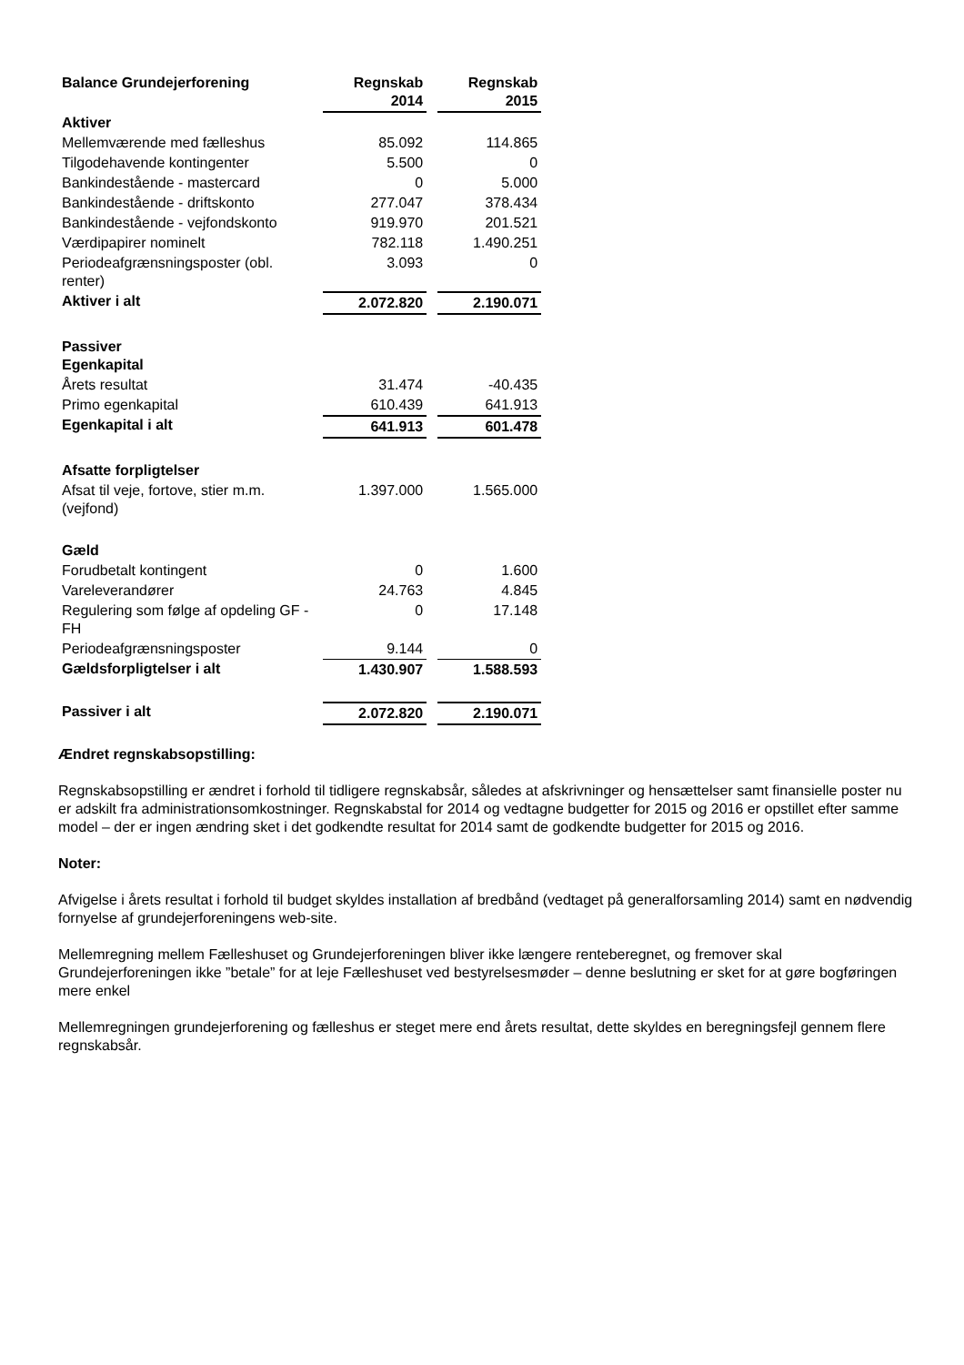| Balance Grundejerforening | Regnskab 2014 | Regnskab 2015 |
| --- | --- | --- |
| Aktiver | | |
| Mellemværende med fælleshus | 85.092 | 114.865 |
| Tilgodehavende kontingenter | 5.500 | 0 |
| Bankindestående - mastercard | 0 | 5.000 |
| Bankindestående - driftskonto | 277.047 | 378.434 |
| Bankindestående - vejfondskonto | 919.970 | 201.521 |
| Værdipapirer nominelt | 782.118 | 1.490.251 |
| Periodeafgrænsningsposter (obl. renter) | 3.093 | 0 |
| Aktiver i alt | 2.072.820 | 2.190.071 |
| Passiver Egenkapital | | |
| Årets resultat | 31.474 | -40.435 |
| Primo egenkapital | 610.439 | 641.913 |
| Egenkapital i alt | 641.913 | 601.478 |
| Afsatte forpligtelser | | |
| Afsat til veje, fortove, stier m.m. (vejfond) | 1.397.000 | 1.565.000 |
| Gæld | | |
| Forudbetalt kontingent | 0 | 1.600 |
| Vareleverandører | 24.763 | 4.845 |
| Regulering som følge af opdeling GF - FH | 0 | 17.148 |
| Periodeafgrænsningsposter | 9.144 | 0 |
| Gældsforpligtelser i alt | 1.430.907 | 1.588.593 |
| Passiver i alt | 2.072.820 | 2.190.071 |
Ændret regnskabsopstilling:
Regnskabsopstilling er ændret i forhold til tidligere regnskabsår, således at afskrivninger og hensættelser samt finansielle poster nu er adskilt fra administrationsomkostninger. Regnskabstal for 2014 og vedtagne budgetter for 2015 og 2016 er opstillet efter samme model – der er ingen ændring sket i det godkendte resultat for 2014 samt de godkendte budgetter for 2015 og 2016.
Noter:
Afvigelse i årets resultat i forhold til budget skyldes installation af bredbånd (vedtaget på generalforsamling 2014) samt en nødvendig fornyelse af grundejerforeningens web-site.
Mellemregning mellem Fælleshuset og Grundejerforeningen bliver ikke længere renteberegnet, og fremover skal Grundejerforeningen ikke ”betale” for at leje Fælleshuset ved bestyrelsesmøder – denne beslutning er sket for at gøre bogføringen mere enkel
Mellemregningen grundejerforening og fælleshus er steget mere end årets resultat, dette skyldes en beregningsfejl gennem flere regnskabsår.